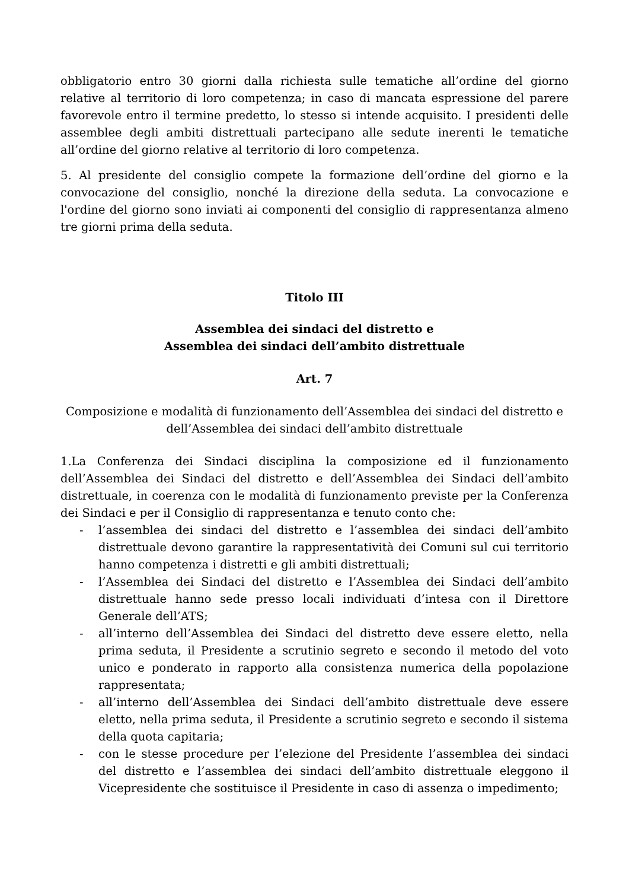obbligatorio entro 30 giorni dalla richiesta sulle tematiche all’ordine del giorno relative al territorio di loro competenza; in caso di mancata espressione del parere favorevole entro il termine predetto, lo stesso si intende acquisito. I presidenti delle assemblee degli ambiti distrettuali partecipano alle sedute inerenti le tematiche all’ordine del giorno relative al territorio di loro competenza.
5. Al presidente del consiglio compete la formazione dell’ordine del giorno e la convocazione del consiglio, nonché la direzione della seduta. La convocazione e l'ordine del giorno sono inviati ai componenti del consiglio di rappresentanza almeno tre giorni prima della seduta.
Titolo III
Assemblea dei sindaci del distretto e
Assemblea dei sindaci dell’ambito distrettuale
Art. 7
Composizione e modalità di funzionamento dell’Assemblea dei sindaci del distretto e dell’Assemblea dei sindaci dell’ambito distrettuale
1.La Conferenza dei Sindaci disciplina la composizione ed il funzionamento dell’Assemblea dei Sindaci del distretto e dell’Assemblea dei Sindaci dell’ambito distrettuale, in coerenza con le modalità di funzionamento previste per la Conferenza dei Sindaci e per il Consiglio di rappresentanza e tenuto conto che:
- l’assemblea dei sindaci del distretto e l’assemblea dei sindaci dell’ambito distrettuale devono garantire la rappresentatività dei Comuni sul cui territorio hanno competenza i distretti e gli ambiti distrettuali;
- l’Assemblea dei Sindaci del distretto e l’Assemblea dei Sindaci dell’ambito distrettuale hanno sede presso locali individuati d’intesa con il Direttore Generale dell’ATS;
- all’interno dell’Assemblea dei Sindaci del distretto deve essere eletto, nella prima seduta, il Presidente a scrutinio segreto e secondo il metodo del voto unico e ponderato in rapporto alla consistenza numerica della popolazione rappresentata;
- all’interno dell’Assemblea dei Sindaci dell’ambito distrettuale deve essere eletto, nella prima seduta, il Presidente a scrutinio segreto e secondo il sistema della quota capitaria;
- con le stesse procedure per l’elezione del Presidente l’assemblea dei sindaci del distretto e l’assemblea dei sindaci dell’ambito distrettuale eleggono il Vicepresidente che sostituisce il Presidente in caso di assenza o impedimento;